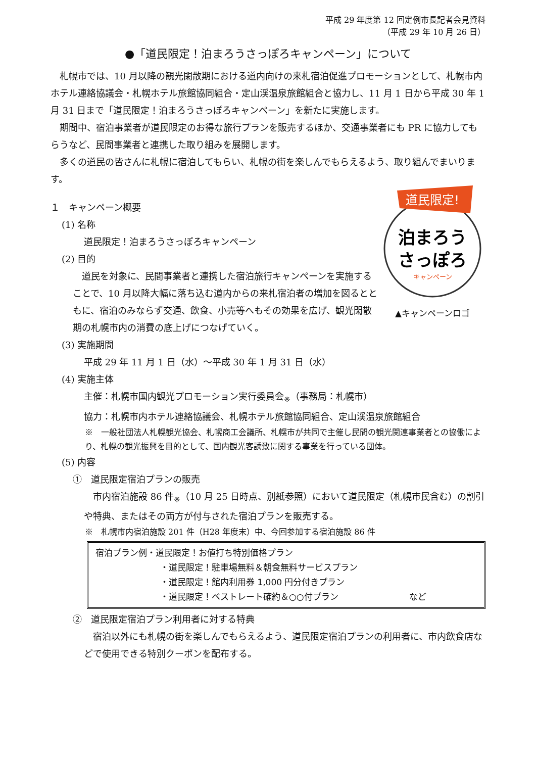平成 29 年度第 12 回定例市長記者会見資料
（平成 29 年 10 月 26 日）
●「道民限定！泊まろうさっぽろキャンペーン」について
札幌市では、10 月以降の観光閑散期における道内向けの来札宿泊促進プロモーションとして、札幌市内ホテル連絡協議会・札幌ホテル旅館協同組合・定山渓温泉旅館組合と協力し、11 月 1 日から平成 30 年 1 月 31 日まで「道民限定！泊まろうさっぽろキャンペーン」を新たに実施します。
期間中、宿泊事業者が道民限定のお得な旅行プランを販売するほか、交通事業者にも PR に協力してもらうなど、民間事業者と連携した取り組みを展開します。
多くの道民の皆さんに札幌に宿泊してもらい、札幌の街を楽しんでもらえるよう、取り組んでまいります。
１　キャンペーン概要
(1) 名称
道民限定！泊まろうさっぽろキャンペーン
(2) 目的
道民を対象に、民間事業者と連携した宿泊旅行キャンペーンを実施することで、10 月以降大幅に落ち込む道内からの来札宿泊者の増加を図るとともに、宿泊のみならず交通、飲食、小売等へもその効果を広げ、観光閑散期の札幌市内の消費の底上げにつなげていく。
道民限定!
泊まろう
さっぽろ
キャンペーン
▲キャンペーンロゴ
(3) 実施期間
平成 29 年 11 月 1 日（水）～平成 30 年 1 月 31 日（水）
(4) 実施主体
主催：札幌市国内観光プロモーション実行委員会<sub>※</sub>（事務局：札幌市）
協力：札幌市内ホテル連絡協議会、札幌ホテル旅館協同組合、定山渓温泉旅館組合
※　一般社団法人札幌観光協会、札幌商工会議所、札幌市が共同で主催し民間の観光関連事業者との協働により、札幌の観光振興を目的として、国内観光客誘致に関する事業を行っている団体。
(5) 内容
①　道民限定宿泊プランの販売
市内宿泊施設 86 件<sub>※</sub>（10 月 25 日時点、別紙参照）において道民限定（札幌市民含む）の割引や特典、またはその両方が付与された宿泊プランを販売する。
※　札幌市内宿泊施設 201 件（H28 年度末）中、今回参加する宿泊施設 86 件
宿泊プラン例・道民限定！お値打ち特別価格プラン
・道民限定！駐車場無料＆朝食無料サービスプラン
・道民限定！館内利用券 1,000 円分付きプラン
・道民限定！ベストレート確約＆○○付プラン など
②　道民限定宿泊プラン利用者に対する特典
宿泊以外にも札幌の街を楽しんでもらえるよう、道民限定宿泊プランの利用者に、市内飲食店などで使用できる特別クーポンを配布する。